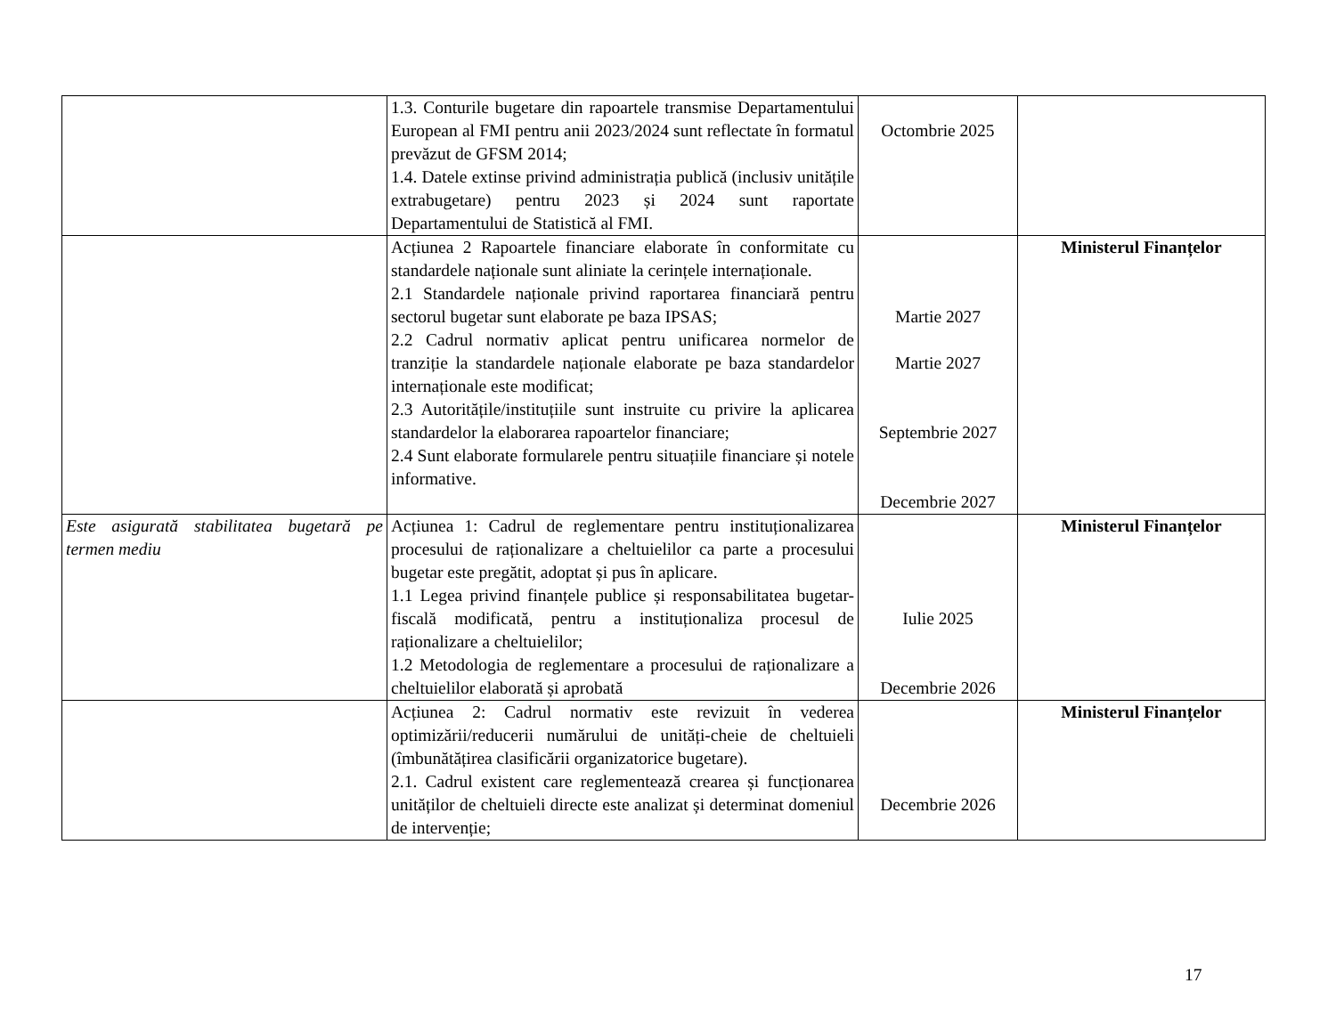| | 1.3. Conturile bugetare din rapoartele transmise Departamentului European al FMI pentru anii 2023/2024 sunt reflectate în formatul prevăzut de GFSM 2014; 1.4. Datele extinse privind administrația publică (inclusiv unitățile extrabugetare) pentru 2023 și 2024 sunt raportate Departamentului de Statistică al FMI. | Octombrie 2025 | |
| | Acțiunea 2 Rapoartele financiare elaborate în conformitate cu standardele naționale sunt aliniate la cerințele internaționale. 2.1 Standardele naționale privind raportarea financiară pentru sectorul bugetar sunt elaborate pe baza IPSAS; 2.2 Cadrul normativ aplicat pentru unificarea normelor de tranziție la standardele naționale elaborate pe baza standardelor internaționale este modificat; 2.3 Autoritățile/instituțiile sunt instruite cu privire la aplicarea standardelor la elaborarea rapoartelor financiare; 2.4 Sunt elaborate formularele pentru situațiile financiare și notele informative. | Martie 2027 Martie 2027 Septembrie 2027 Decembrie 2027 | Ministerul Finanțelor |
| Este asigurată stabilitatea bugetară pe termen mediu | Acțiunea 1: Cadrul de reglementare pentru instituționalizarea procesului de raționalizare a cheltuielilor ca parte a procesului bugetar este pregătit, adoptat și pus în aplicare. 1.1 Legea privind finanțele publice și responsabilitatea bugetar-fiscală modificată, pentru a instituționaliza procesul de raționalizare a cheltuielilor; 1.2 Metodologia de reglementare a procesului de raționalizare a cheltuielilor elaborată și aprobată | Iulie 2025 Decembrie 2026 | Ministerul Finanțelor |
| | Acțiunea 2: Cadrul normativ este revizuit în vederea optimizării/reducerii numărului de unități-cheie de cheltuieli (îmbunătățirea clasificării organizatorice bugetare). 2.1. Cadrul existent care reglementează crearea și funcționarea unităților de cheltuieli directe este analizat și determinat domeniul de intervenție; | Decembrie 2026 | Ministerul Finanțelor |
17